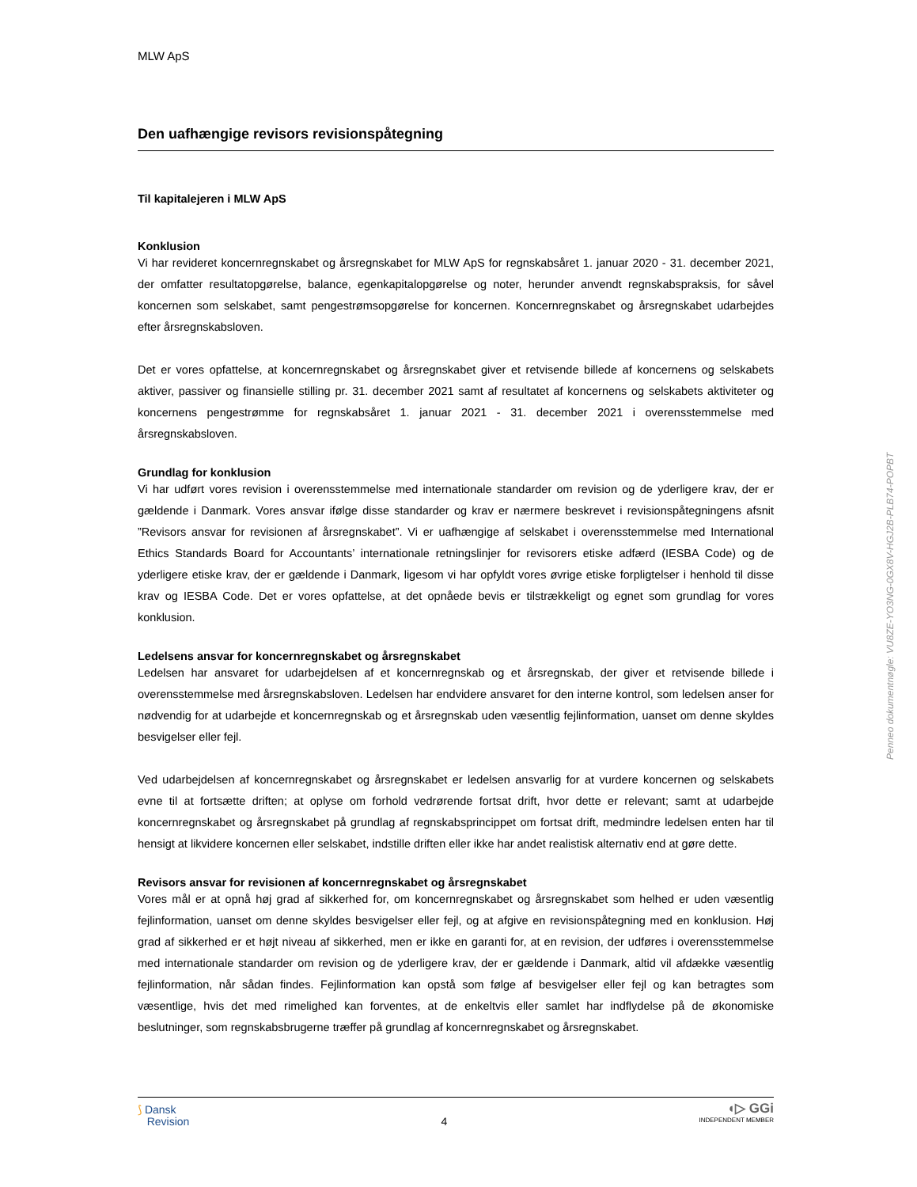MLW ApS
Den uafhængige revisors revisionspåtegning
Til kapitalejeren i MLW ApS
Konklusion
Vi har revideret koncernregnskabet og årsregnskabet for MLW ApS for regnskabsåret 1. januar 2020 - 31. december 2021, der omfatter resultatopgørelse, balance, egenkapitalopgørelse og noter, herunder anvendt regnskabspraksis, for såvel koncernen som selskabet, samt pengestrømsopgørelse for koncernen. Koncernregnskabet og årsregnskabet udarbejdes efter årsregnskabsloven.
Det er vores opfattelse, at koncernregnskabet og årsregnskabet giver et retvisende billede af koncernens og selskabets aktiver, passiver og finansielle stilling pr. 31. december 2021 samt af resultatet af koncernens og selskabets aktiviteter og koncernens pengestrømme for regnskabsåret 1. januar 2021 - 31. december 2021 i overensstemmelse med årsregnskabsloven.
Grundlag for konklusion
Vi har udført vores revision i overensstemmelse med internationale standarder om revision og de yderligere krav, der er gældende i Danmark. Vores ansvar ifølge disse standarder og krav er nærmere beskrevet i revisionspåtegningens afsnit ”Revisors ansvar for revisionen af årsregnskabet”. Vi er uafhængige af selskabet i overensstemmelse med International Ethics Standards Board for Accountants’ internationale retningslinjer for revisorers etiske adfærd (IESBA Code) og de yderligere etiske krav, der er gældende i Danmark, ligesom vi har opfyldt vores øvrige etiske forpligtelser i henhold til disse krav og IESBA Code. Det er vores opfattelse, at det opnåede bevis er tilstrækkeligt og egnet som grundlag for vores konklusion.
Ledelsens ansvar for koncernregnskabet og årsregnskabet
Ledelsen har ansvaret for udarbejdelsen af et koncernregnskab og et årsregnskab, der giver et retvisende billede i overensstemmelse med årsregnskabsloven. Ledelsen har endvidere ansvaret for den interne kontrol, som ledelsen anser for nødvendig for at udarbejde et koncernregnskab og et årsregnskab uden væsentlig fejlinformation, uanset om denne skyldes besvigelser eller fejl.
Ved udarbejdelsen af koncernregnskabet og årsregnskabet er ledelsen ansvarlig for at vurdere koncernen og selskabets evne til at fortsætte driften; at oplyse om forhold vedrørende fortsat drift, hvor dette er relevant; samt at udarbejde koncernregnskabet og årsregnskabet på grundlag af regnskabsprincippet om fortsat drift, medmindre ledelsen enten har til hensigt at likvidere koncernen eller selskabet, indstille driften eller ikke har andet realistisk alternativ end at gøre dette.
Revisors ansvar for revisionen af koncernregnskabet og årsregnskabet
Vores mål er at opnå høj grad af sikkerhed for, om koncernregnskabet og årsregnskabet som helhed er uden væsentlig fejlinformation, uanset om denne skyldes besvigelser eller fejl, og at afgive en revisionspåtegning med en konklusion. Høj grad af sikkerhed er et højt niveau af sikkerhed, men er ikke en garanti for, at en revision, der udføres i overensstemmelse med internationale standarder om revision og de yderligere krav, der er gældende i Danmark, altid vil afdække væsentlig fejlinformation, når sådan findes. Fejlinformation kan opstå som følge af besvigelser eller fejl og kan betragtes som væsentlige, hvis det med rimelighed kan forventes, at de enkeltvis eller samlet har indflydelse på de økonomiske beslutninger, som regnskabsbrugerne træffer på grundlag af koncernregnskabet og årsregnskabet.
⟆ Dansk
Revision
4
◖▷ GGi
INDEPENDENT MEMBER
Penneo dokumentnøgle: VU8ZE-YO3NG-0GX8V-HGJ2B-PLB74-POPBT